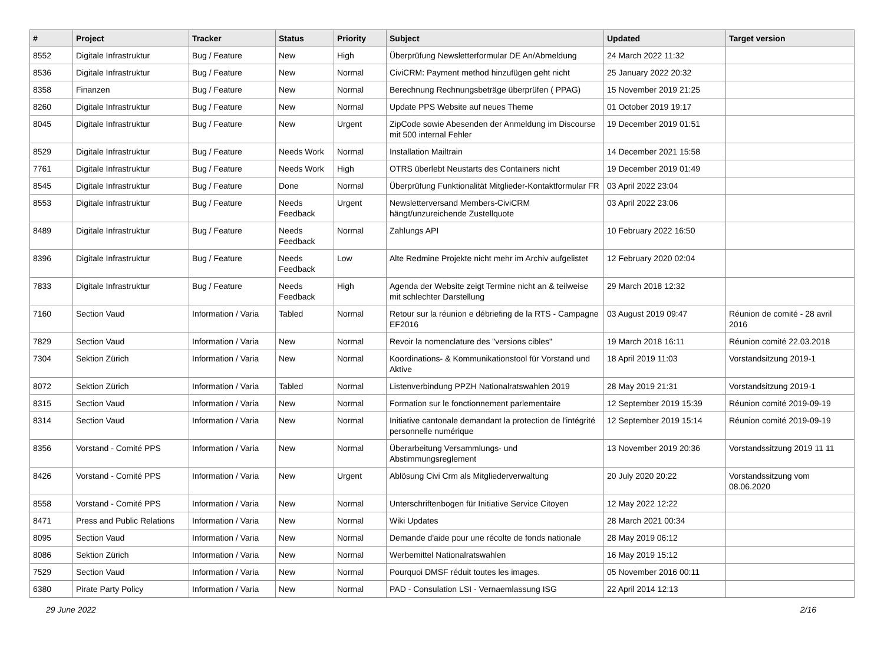| # | Project | Tracker | Status | Priority | Subject | Updated | Target version |
| --- | --- | --- | --- | --- | --- | --- | --- |
| 8552 | Digitale Infrastruktur | Bug / Feature | New | High | Überprüfung Newsletterformular DE An/Abmeldung | 24 March 2022 11:32 | |
| 8536 | Digitale Infrastruktur | Bug / Feature | New | Normal | CiviCRM: Payment method hinzufügen geht nicht | 25 January 2022 20:32 | |
| 8358 | Finanzen | Bug / Feature | New | Normal | Berechnung Rechnungsbeträge überprüfen ( PPAG) | 15 November 2019 21:25 | |
| 8260 | Digitale Infrastruktur | Bug / Feature | New | Normal | Update PPS Website auf neues Theme | 01 October 2019 19:17 | |
| 8045 | Digitale Infrastruktur | Bug / Feature | New | Urgent | ZipCode sowie Abesenden der Anmeldung im Discourse mit 500 internal Fehler | 19 December 2019 01:51 | |
| 8529 | Digitale Infrastruktur | Bug / Feature | Needs Work | Normal | Installation Mailtrain | 14 December 2021 15:58 | |
| 7761 | Digitale Infrastruktur | Bug / Feature | Needs Work | High | OTRS überlebt Neustarts des Containers nicht | 19 December 2019 01:49 | |
| 8545 | Digitale Infrastruktur | Bug / Feature | Done | Normal | Überprüfung Funktionalität Mitglieder-Kontaktformular FR | 03 April 2022 23:04 | |
| 8553 | Digitale Infrastruktur | Bug / Feature | Needs Feedback | Urgent | Newsletterversand Members-CiviCRM hängt/unzureichende Zustellquote | 03 April 2022 23:06 | |
| 8489 | Digitale Infrastruktur | Bug / Feature | Needs Feedback | Normal | Zahlungs API | 10 February 2022 16:50 | |
| 8396 | Digitale Infrastruktur | Bug / Feature | Needs Feedback | Low | Alte Redmine Projekte nicht mehr im Archiv aufgelistet | 12 February 2020 02:04 | |
| 7833 | Digitale Infrastruktur | Bug / Feature | Needs Feedback | High | Agenda der Website zeigt Termine nicht an & teilweise mit schlechter Darstellung | 29 March 2018 12:32 | |
| 7160 | Section Vaud | Information / Varia | Tabled | Normal | Retour sur la réunion e débriefing de la RTS - Campagne EF2016 | 03 August 2019 09:47 | Réunion de comité - 28 avril 2016 |
| 7829 | Section Vaud | Information / Varia | New | Normal | Revoir la nomenclature des "versions cibles" | 19 March 2018 16:11 | Réunion comité 22.03.2018 |
| 7304 | Sektion Zürich | Information / Varia | New | Normal | Koordinations- & Kommunikationstool für Vorstand und Aktive | 18 April 2019 11:03 | Vorstandsitzung 2019-1 |
| 8072 | Sektion Zürich | Information / Varia | Tabled | Normal | Listenverbindung PPZH Nationalratswahlen 2019 | 28 May 2019 21:31 | Vorstandsitzung 2019-1 |
| 8315 | Section Vaud | Information / Varia | New | Normal | Formation sur le fonctionnement parlementaire | 12 September 2019 15:39 | Réunion comité 2019-09-19 |
| 8314 | Section Vaud | Information / Varia | New | Normal | Initiative cantonale demandant la protection de l'intégrité personnelle numérique | 12 September 2019 15:14 | Réunion comité 2019-09-19 |
| 8356 | Vorstand - Comité PPS | Information / Varia | New | Normal | Überarbeitung Versammlungs- und Abstimmungsreglement | 13 November 2019 20:36 | Vorstandssitzung 2019 11 11 |
| 8426 | Vorstand - Comité PPS | Information / Varia | New | Urgent | Ablösung Civi Crm als Mitgliederverwaltung | 20 July 2020 20:22 | Vorstandssitzung vom 08.06.2020 |
| 8558 | Vorstand - Comité PPS | Information / Varia | New | Normal | Unterschriftenbogen für Initiative Service Citoyen | 12 May 2022 12:22 | |
| 8471 | Press and Public Relations | Information / Varia | New | Normal | Wiki Updates | 28 March 2021 00:34 | |
| 8095 | Section Vaud | Information / Varia | New | Normal | Demande d'aide pour une récolte de fonds nationale | 28 May 2019 06:12 | |
| 8086 | Sektion Zürich | Information / Varia | New | Normal | Werbemittel Nationalratswahlen | 16 May 2019 15:12 | |
| 7529 | Section Vaud | Information / Varia | New | Normal | Pourquoi DMSF réduit toutes les images. | 05 November 2016 00:11 | |
| 6380 | Pirate Party Policy | Information / Varia | New | Normal | PAD - Consulation LSI - Vernaemlassung ISG | 22 April 2014 12:13 | |
29 June 2022 2/16